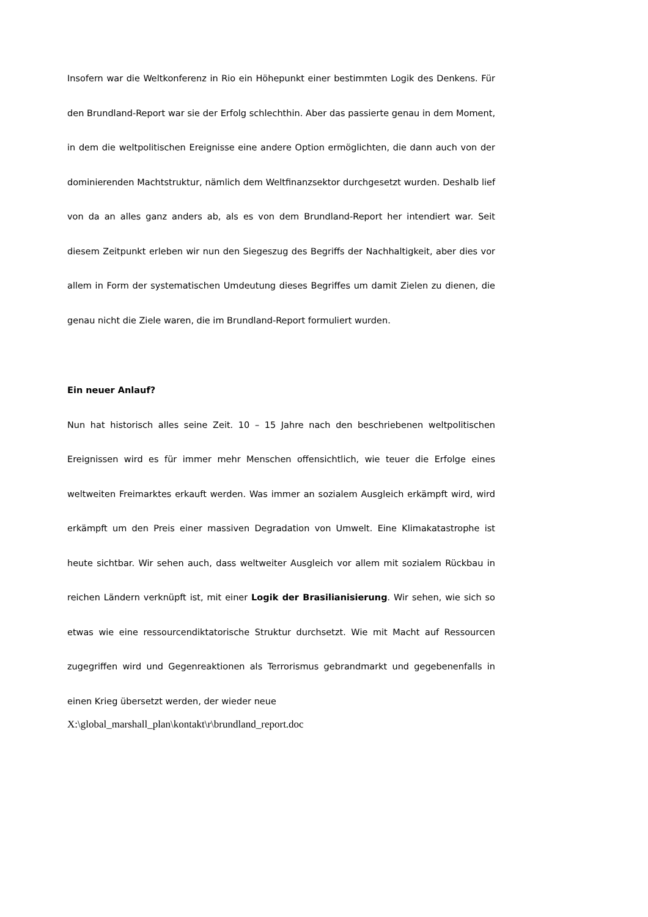Insofern war die Weltkonferenz in Rio ein Höhepunkt einer bestimmten Logik des Denkens. Für den Brundland-Report war sie der Erfolg schlechthin. Aber das passierte genau in dem Moment, in dem die weltpolitischen Ereignisse eine andere Option ermöglichten, die dann auch von der dominierenden Machtstruktur, nämlich dem Weltfinanzsektor durchgesetzt wurden. Deshalb lief von da an alles ganz anders ab, als es von dem Brundland-Report her intendiert war. Seit diesem Zeitpunkt erleben wir nun den Siegeszug des Begriffs der Nachhaltigkeit, aber dies vor allem in Form der systematischen Umdeutung dieses Begriffes um damit Zielen zu dienen, die genau nicht die Ziele waren, die im Brundland-Report formuliert wurden.
Ein neuer Anlauf?
Nun hat historisch alles seine Zeit. 10 – 15 Jahre nach den beschriebenen weltpolitischen Ereignissen wird es für immer mehr Menschen offensichtlich, wie teuer die Erfolge eines weltweiten Freimarktes erkauft werden. Was immer an sozialem Ausgleich erkämpft wird, wird erkämpft um den Preis einer massiven Degradation von Umwelt. Eine Klimakatastrophe ist heute sichtbar. Wir sehen auch, dass weltweiter Ausgleich vor allem mit sozialem Rückbau in reichen Ländern verknüpft ist, mit einer Logik der Brasilianisierung. Wir sehen, wie sich so etwas wie eine ressourcendiktatorische Struktur durchsetzt. Wie mit Macht auf Ressourcen zugegriffen wird und Gegenreaktionen als Terrorismus gebrandmarkt und gegebenenfalls in einen Krieg übersetzt werden, der wieder neue
X:\global_marshall_plan\kontakt\r\brundland_report.doc